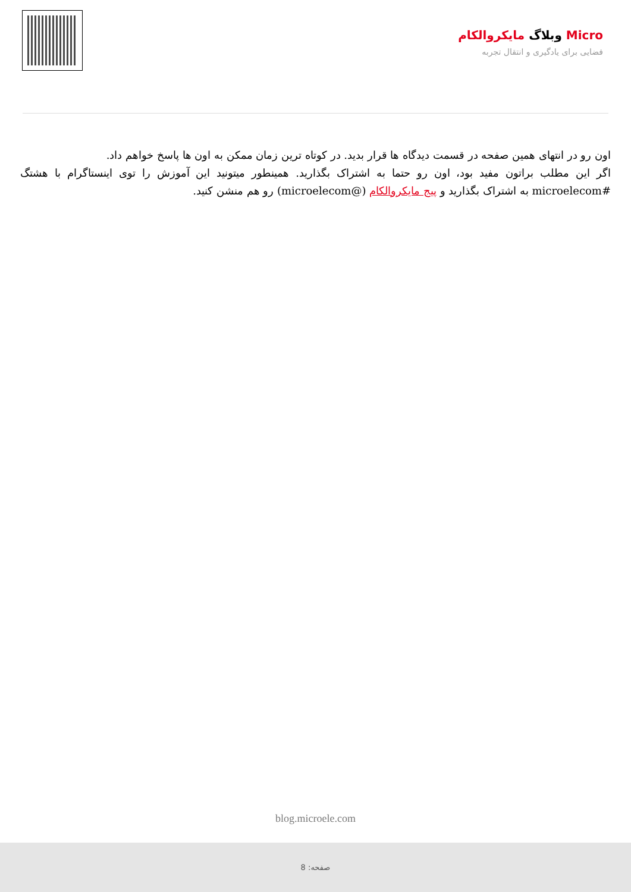Micro وبلاگ مایکروالکام
فضایی برای یادگیری و انتقال تجربه
اون رو در انتهای همین صفحه در قسمت دیدگاه ها قرار بدید. در کوتاه ترین زمان ممکن به اون ها پاسخ خواهم داد.
اگر این مطلب براتون مفید بود، اون رو حتما به اشتراک بگذارید. همینطور میتونید این آموزش را توی اینستاگرام با هشتگ #microelecom به اشتراک بگذارید و پیج مایکروالکام (@microelecom) رو هم منشن کنید.
blog.microele.com
صفحه: 8